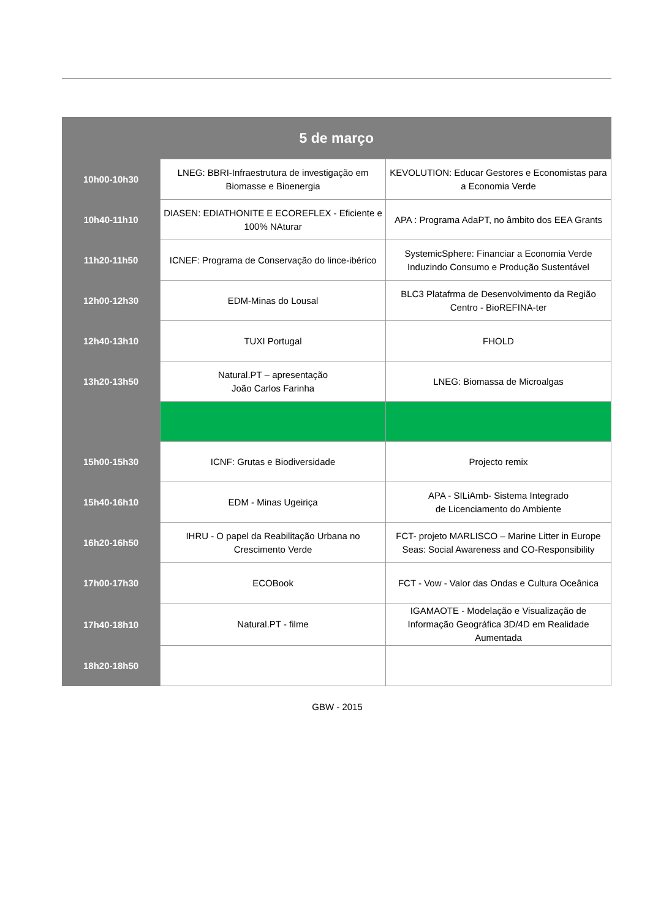| 5 de março | | |
| --- | --- | --- |
| 10h00-10h30 | LNEG: BBRI-Infraestrutura de investigação em Biomasse e Bioenergia | KEVOLUTION: Educar Gestores e Economistas para a Economia Verde |
| 10h40-11h10 | DIASEN: EDIATHONITE E ECOREFLEX - Eficiente e 100% NAturar | APA : Programa AdaPT, no âmbito dos EEA Grants |
| 11h20-11h50 | ICNEF: Programa de Conservação do lince-ibérico | SystemicSphere: Financiar a Economia Verde Induzindo Consumo e Produção Sustentável |
| 12h00-12h30 | EDM-Minas do Lousal | BLC3 Platafrma de Desenvolvimento da Região Centro - BioREFINA-ter |
| 12h40-13h10 | TUXI Portugal | FHOLD |
| 13h20-13h50 | Natural.PT – apresentação João Carlos Farinha | LNEG: Biomassa de Microalgas |
| 15h00-15h30 | ICNF: Grutas e Biodiversidade | Projecto remix |
| 15h40-16h10 | EDM - Minas Ugeiriça | APA - SILiAmb- Sistema Integrado de Licenciamento do Ambiente |
| 16h20-16h50 | IHRU - O papel da Reabilitação Urbana no Crescimento Verde | FCT- projeto MARLISCO – Marine Litter in Europe Seas: Social Awareness and CO-Responsibility |
| 17h00-17h30 | ECOBook | FCT - Vow - Valor das Ondas e Cultura Oceânica |
| 17h40-18h10 | Natural.PT - filme | IGAMAOTE - Modelação e Visualização de Informação Geográfica 3D/4D em Realidade Aumentada |
| 18h20-18h50 | | |
GBW - 2015